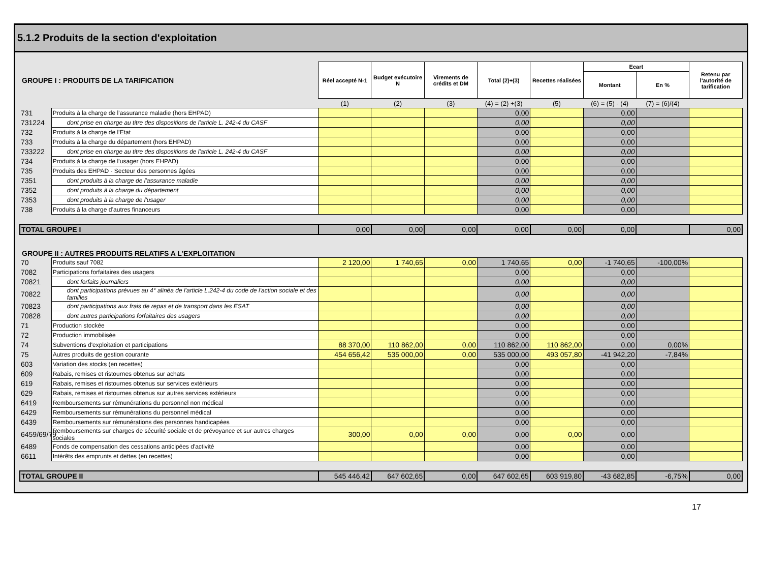5.1.2 Produits de la section d'exploitation
| GROUPE I : PRODUITS DE LA TARIFICATION | | Réel accepté N-1 | Budget exécutoire N | Virements de crédits et DM | Total (2)+(3) | Recettes réalisées | Ecart | | Retenu par l'autorité de tarification |
| | | | | | | | Montant | En % | |
| | | (1) | (2) | (3) | (4) = (2) +(3) | (5) | (6) = (5) - (4) | (7) = (6)/(4) | |
| 731 | Produits à la charge de l’assurance maladie (hors EHPAD) | | | | 0,00 | | 0,00 | | |
| 731224 | dont prise en charge au titre des dispositions de l'article L. 242-4 du CASF | | | | 0,00 | | 0,00 | | |
| 732 | Produits à la charge de l’Etat | | | | 0,00 | | 0,00 | | |
| 733 | Produits à la charge du département (hors EHPAD) | | | | 0,00 | | 0,00 | | |
| 733222 | dont prise en charge au titre des dispositions de l'article L. 242-4 du CASF | | | | 0,00 | | 0,00 | | |
| 734 | Produits à la charge de l’usager (hors EHPAD) | | | | 0,00 | | 0,00 | | |
| 735 | Produits des EHPAD - Secteur des personnes âgées | | | | 0,00 | | 0,00 | | |
| 7351 | dont produits à la charge de l'assurance maladie | | | | 0,00 | | 0,00 | | |
| 7352 | dont produits à la charge du département | | | | 0,00 | | 0,00 | | |
| 7353 | dont produits à la charge de l'usager | | | | 0,00 | | 0,00 | | |
| 738 | Produits à la charge d’autres financeurs | | | | 0,00 | | 0,00 | | |
| TOTAL GROUPE I | | 0,00 | 0,00 | 0,00 | 0,00 | 0,00 | 0,00 | | 0,00 |
| GROUPE II : AUTRES PRODUITS RELATIFS A L'EXPLOITATION | | | | | | | | | |
| 70 | Produits sauf 7082 | 2 120,00 | 1 740,65 | 0,00 | 1 740,65 | 0,00 | -1 740,65 | -100,00% | |
| 7082 | Participations forfaitaires des usagers | | | | 0,00 | | 0,00 | | |
| 70821 | dont forfaits journaliers | | | | 0,00 | | 0,00 | | |
| 70822 | dont participations prévues au 4° alinéa de l'article L.242-4 du code de l'action sociale et des familles | | | | 0,00 | | 0,00 | | |
| 70823 | dont participations aux frais de repas et de transport dans les ESAT | | | | 0,00 | | 0,00 | | |
| 70828 | dont autres participations forfaitaires des usagers | | | | 0,00 | | 0,00 | | |
| 71 | Production stockée | | | | 0,00 | | 0,00 | | |
| 72 | Production immobilisée | | | | 0,00 | | 0,00 | | |
| 74 | Subventions d'exploitation et participations | 88 370,00 | 110 862,00 | 0,00 | 110 862,00 | 110 862,00 | 0,00 | 0,00% | |
| 75 | Autres produits de gestion courante | 454 656,42 | 535 000,00 | 0,00 | 535 000,00 | 493 057,80 | -41 942,20 | -7,84% | |
| 603 | Variation des stocks (en recettes) | | | | 0,00 | | 0,00 | | |
| 609 | Rabais, remises et ristournes obtenus sur achats | | | | 0,00 | | 0,00 | | |
| 619 | Rabais, remises et ristournes obtenus sur services extérieurs | | | | 0,00 | | 0,00 | | |
| 629 | Rabais, remises et ristournes obtenus sur autres services extérieurs | | | | 0,00 | | 0,00 | | |
| 6419 | Remboursements sur rémunérations du personnel non médical | | | | 0,00 | | 0,00 | | |
| 6429 | Remboursements sur rémunérations du personnel médical | | | | 0,00 | | 0,00 | | |
| 6439 | Remboursements sur rémunérations des personnes handicapées | | | | 0,00 | | 0,00 | | |
| 6459/69/79 | Remboursements sur charges de sécurité sociale et de prévoyance et sur autres charges sociales | 300,00 | 0,00 | 0,00 | 0,00 | 0,00 | 0,00 | | |
| 6489 | Fonds de compensation des cessations anticipées d'activité | | | | 0,00 | | 0,00 | | |
| 6611 | Intérêts des emprunts et dettes (en recettes) | | | | 0,00 | | 0,00 | | |
| TOTAL GROUPE II | | 545 446,42 | 647 602,65 | 0,00 | 647 602,65 | 603 919,80 | -43 682,85 | -6,75% | 0,00 |
17